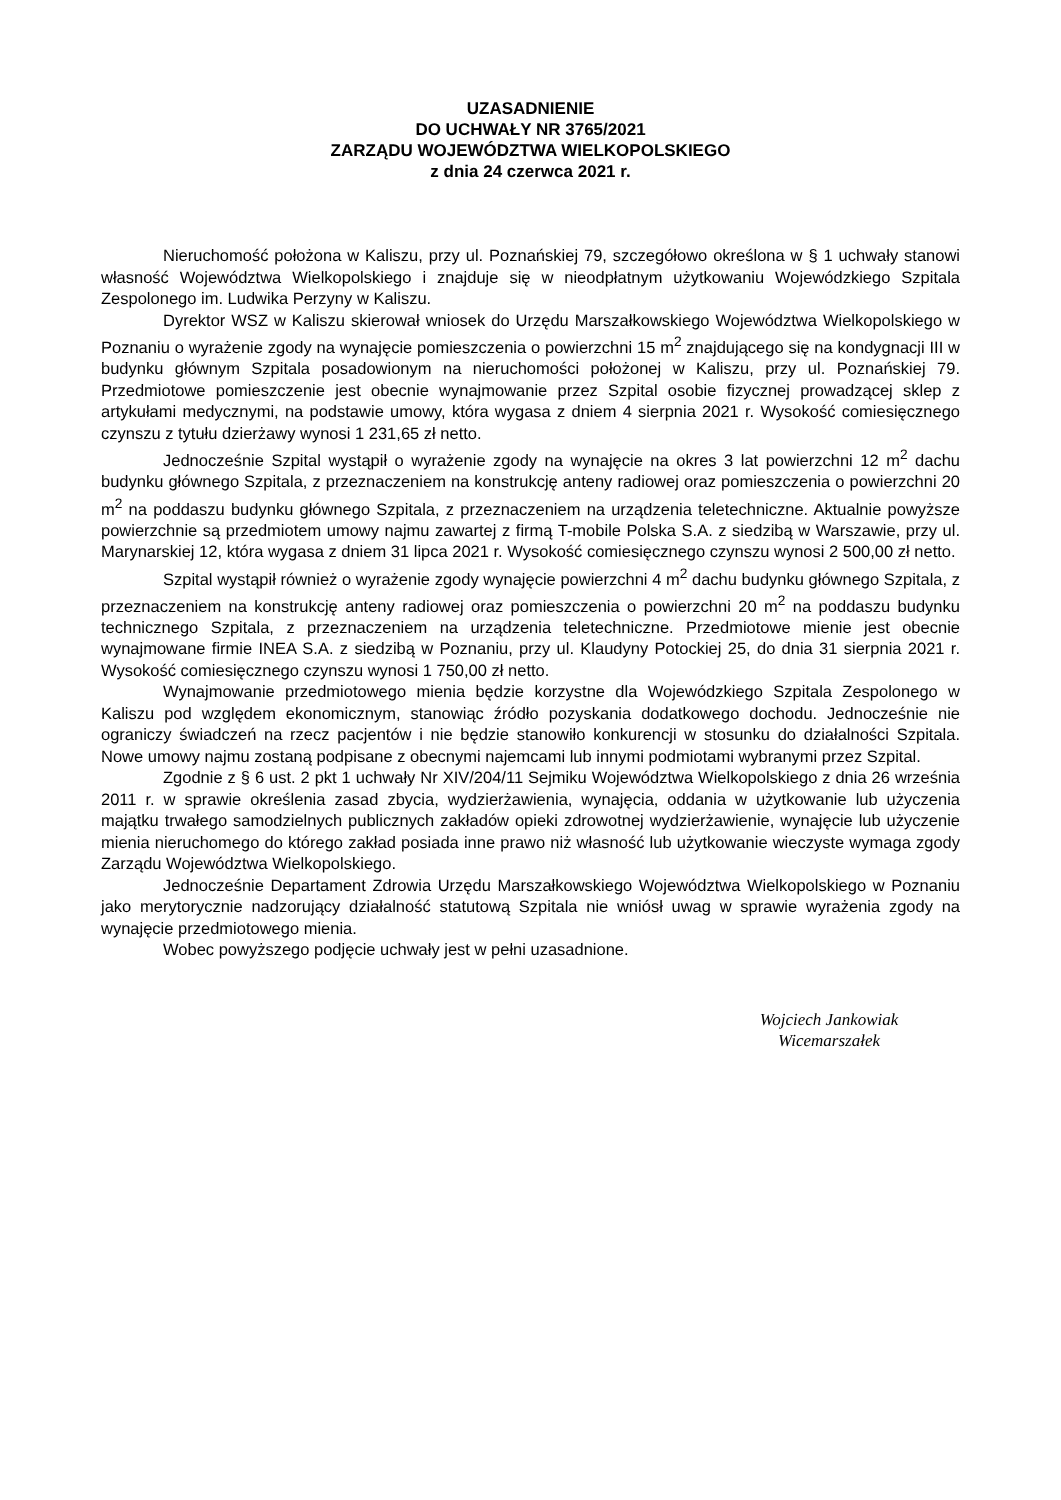UZASADNIENIE
DO UCHWAŁY NR 3765/2021
ZARZĄDU WOJEWÓDZTWA WIELKOPOLSKIEGO
z dnia 24 czerwca 2021 r.
Nieruchomość położona w Kaliszu, przy ul. Poznańskiej 79, szczegółowo określona w § 1 uchwały stanowi własność Województwa Wielkopolskiego i znajduje się w nieodpłatnym użytkowaniu Wojewódzkiego Szpitala Zespolonego im. Ludwika Perzyny w Kaliszu.
Dyrektor WSZ w Kaliszu skierował wniosek do Urzędu Marszałkowskiego Województwa Wielkopolskiego w Poznaniu o wyrażenie zgody na wynajęcie pomieszczenia o powierzchni 15 m<sup>2</sup> znajdującego się na kondygnacji III w budynku głównym Szpitala posadowionym na nieruchomości położonej w Kaliszu, przy ul. Poznańskiej 79. Przedmiotowe pomieszczenie jest obecnie wynajmowanie przez Szpital osobie fizycznej prowadzącej sklep z artykułami medycznymi, na podstawie umowy, która wygasa z dniem 4 sierpnia 2021 r. Wysokość comiesięcznego czynszu z tytułu dzierżawy wynosi 1 231,65 zł netto.
Jednocześnie Szpital wystąpił o wyrażenie zgody na wynajęcie na okres 3 lat powierzchni 12 m<sup>2</sup> dachu budynku głównego Szpitala, z przeznaczeniem na konstrukcję anteny radiowej oraz pomieszczenia o powierzchni 20 m<sup>2</sup> na poddaszu budynku głównego Szpitala, z przeznaczeniem na urządzenia teletechniczne. Aktualnie powyższe powierzchnie są przedmiotem umowy najmu zawartej z firmą T-mobile Polska S.A. z siedzibą w Warszawie, przy ul. Marynarskiej 12, która wygasa z dniem 31 lipca 2021 r. Wysokość comiesięcznego czynszu wynosi 2 500,00 zł netto.
Szpital wystąpił również o wyrażenie zgody wynajęcie powierzchni 4 m<sup>2</sup> dachu budynku głównego Szpitala, z przeznaczeniem na konstrukcję anteny radiowej oraz pomieszczenia o powierzchni 20 m<sup>2</sup> na poddaszu budynku technicznego Szpitala, z przeznaczeniem na urządzenia teletechniczne. Przedmiotowe mienie jest obecnie wynajmowane firmie INEA S.A. z siedzibą w Poznaniu, przy ul. Klaudyny Potockiej 25, do dnia 31 sierpnia 2021 r. Wysokość comiesięcznego czynszu wynosi 1 750,00 zł netto.
Wynajmowanie przedmiotowego mienia będzie korzystne dla Wojewódzkiego Szpitala Zespolonego w Kaliszu pod względem ekonomicznym, stanowiąc źródło pozyskania dodatkowego dochodu. Jednocześnie nie ograniczy świadczeń na rzecz pacjentów i nie będzie stanowiło konkurencji w stosunku do działalności Szpitala. Nowe umowy najmu zostaną podpisane z obecnymi najemcami lub innymi podmiotami wybranymi przez Szpital.
Zgodnie z § 6 ust. 2 pkt 1 uchwały Nr XIV/204/11 Sejmiku Województwa Wielkopolskiego z dnia 26 września 2011 r. w sprawie określenia zasad zbycia, wydzierżawienia, wynajęcia, oddania w użytkowanie lub użyczenia majątku trwałego samodzielnych publicznych zakładów opieki zdrowotnej wydzierżawienie, wynajęcie lub użyczenie mienia nieruchomego do którego zakład posiada inne prawo niż własność lub użytkowanie wieczyste wymaga zgody Zarządu Województwa Wielkopolskiego.
Jednocześnie Departament Zdrowia Urzędu Marszałkowskiego Województwa Wielkopolskiego w Poznaniu jako merytorycznie nadzorujący działalność statutową Szpitala nie wniósł uwag w sprawie wyrażenia zgody na wynajęcie przedmiotowego mienia.
Wobec powyższego podjęcie uchwały jest w pełni uzasadnione.
Wojciech Jankowiak
Wicemarszałek